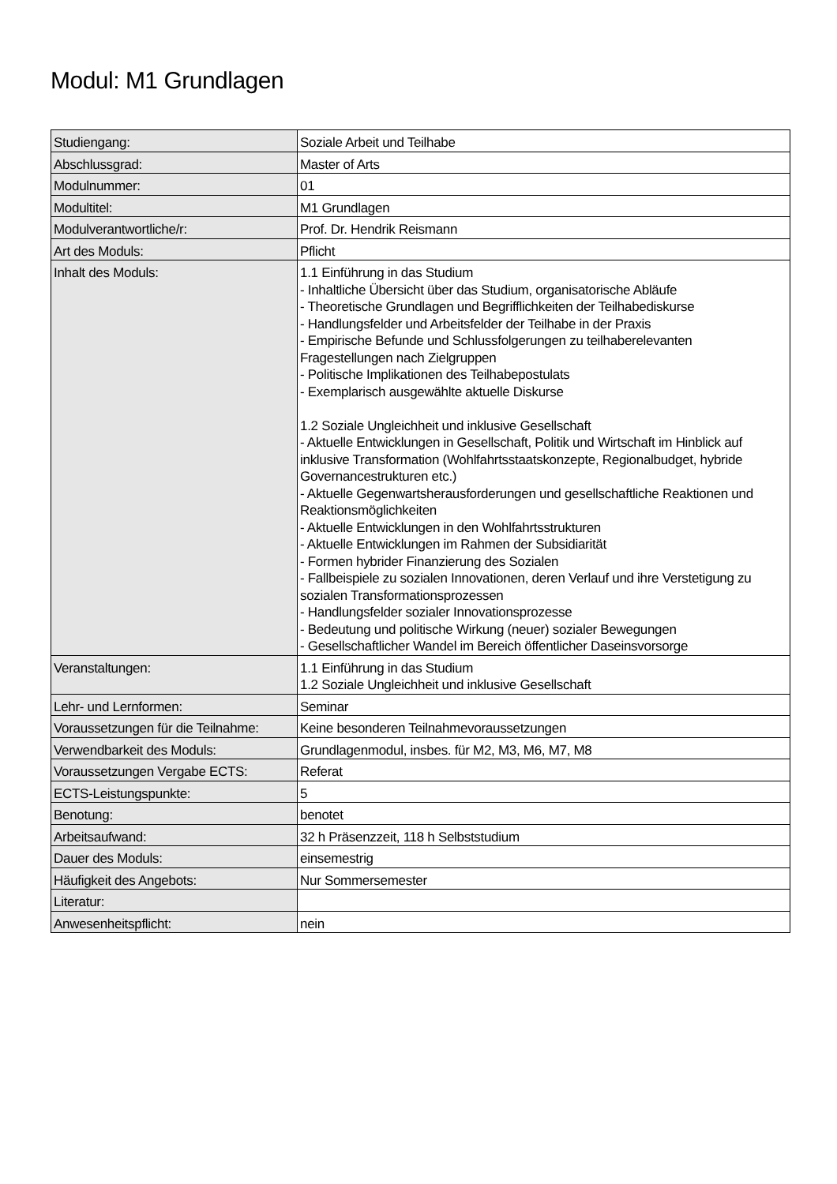Modul: M1 Grundlagen
| Studiengang: | Soziale Arbeit und Teilhabe |
| Abschlussgrad: | Master of Arts |
| Modulnummer: | 01 |
| Modultitel: | M1 Grundlagen |
| Modulverantwortliche/r: | Prof. Dr. Hendrik Reismann |
| Art des Moduls: | Pflicht |
| Inhalt des Moduls: | 1.1 Einführung in das Studium - Inhaltliche Übersicht über das Studium, organisatorische Abläufe - Theoretische Grundlagen und Begrifflichkeiten der Teilhabediskurse - Handlungsfelder und Arbeitsfelder der Teilhabe in der Praxis - Empirische Befunde und Schlussfolgerungen zu teilhaberelevanten Fragestellungen nach Zielgruppen - Politische Implikationen des Teilhabepostulats - Exemplarisch ausgewählte aktuelle Diskurse 1.2 Soziale Ungleichheit und inklusive Gesellschaft - Aktuelle Entwicklungen in Gesellschaft, Politik und Wirtschaft im Hinblick auf inklusive Transformation (Wohlfahrtsstaatskonzepte, Regionalbudget, hybride Governancestrukturen etc.) - Aktuelle Gegenwartsherausforderungen und gesellschaftliche Reaktionen und Reaktionsmöglichkeiten - Aktuelle Entwicklungen in den Wohlfahrtsstrukturen - Aktuelle Entwicklungen im Rahmen der Subsidiarität - Formen hybrider Finanzierung des Sozialen - Fallbeispiele zu sozialen Innovationen, deren Verlauf und ihre Verstetigung zu sozialen Transformationsprozessen - Handlungsfelder sozialer Innovationsprozesse - Bedeutung und politische Wirkung (neuer) sozialer Bewegungen - Gesellschaftlicher Wandel im Bereich öffentlicher Daseinsvorsorge |
| Veranstaltungen: | 1.1 Einführung in das Studium 1.2 Soziale Ungleichheit und inklusive Gesellschaft |
| Lehr- und Lernformen: | Seminar |
| Voraussetzungen für die Teilnahme: | Keine besonderen Teilnahmevoraussetzungen |
| Verwendbarkeit des Moduls: | Grundlagenmodul, insbes. für M2, M3, M6, M7, M8 |
| Voraussetzungen Vergabe ECTS: | Referat |
| ECTS-Leistungspunkte: | 5 |
| Benotung: | benotet |
| Arbeitsaufwand: | 32 h Präsenzzeit, 118 h Selbststudium |
| Dauer des Moduls: | einsemestrig |
| Häufigkeit des Angebots: | Nur Sommersemester |
| Literatur: | |
| Anwesenheitspflicht: | nein |